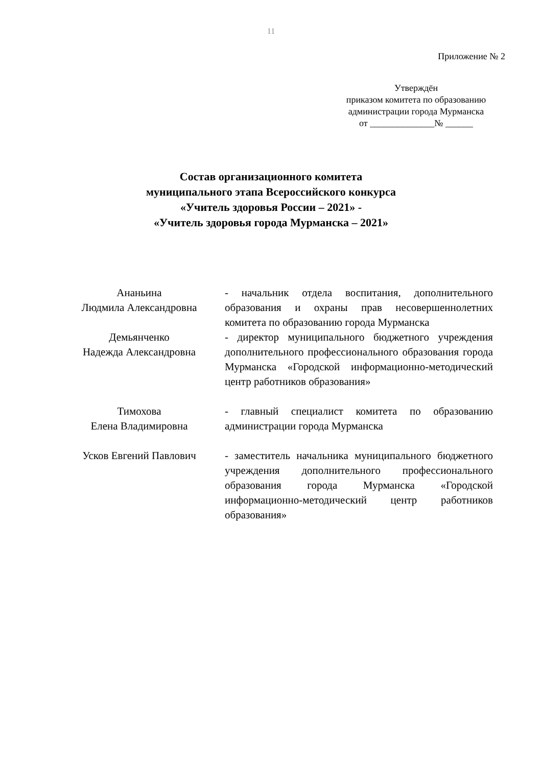11
Приложение № 2
Утверждён
приказом комитета по образованию
администрации города Мурманска
от ______________№ ______
Состав организационного комитета
муниципального этапа Всероссийского конкурса
«Учитель здоровья России – 2021» -
«Учитель здоровья города Мурманска – 2021»
| Ананьина Людмила Александровна | - начальник отдела воспитания, дополнительного образования и охраны прав несовершеннолетних комитета по образованию города Мурманска |
| Демьянченко Надежда Александровна | - директор муниципального бюджетного учреждения дополнительного профессионального образования города Мурманска «Городской информационно-методический центр работников образования» |
| Тимохова Елена Владимировна | - главный специалист комитета по образованию администрации города Мурманска |
| Усков Евгений Павлович | - заместитель начальника муниципального бюджетного учреждения дополнительного профессионального образования города Мурманска «Городской информационно-методический центр работников образования» |